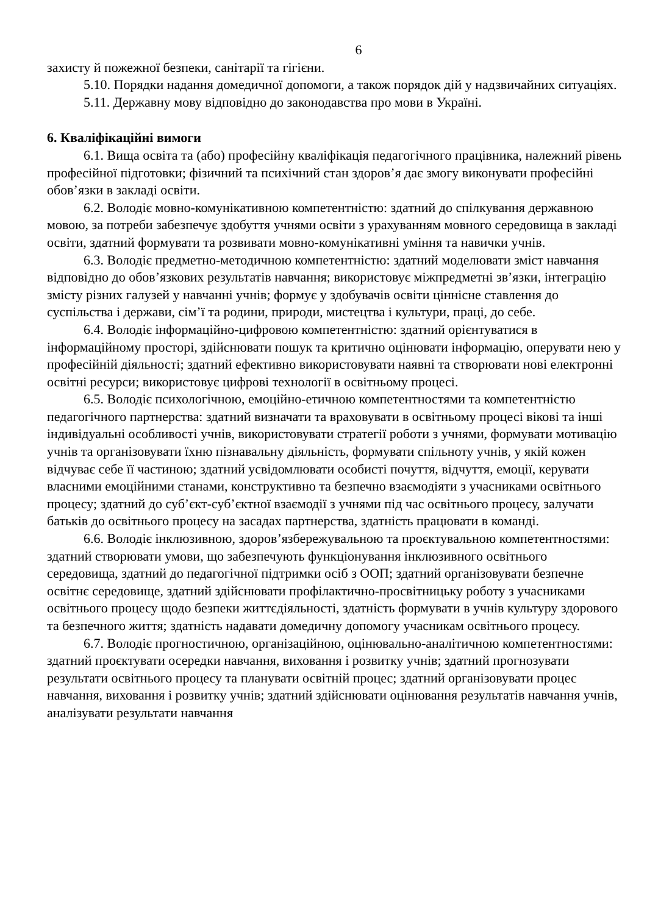6
захисту й пожежної безпеки, санітарії та гігієни.
5.10. Порядки надання домедичної допомоги, а також порядок дій у надзвичайних ситуаціях.
5.11. Державну мову відповідно до законодавства про мови в Україні.
6. Кваліфікаційні вимоги
6.1. Вища освіта та (або) професійну кваліфікація педагогічного працівника, належний рівень професійної підготовки; фізичний та психічний стан здоров’я дає змогу виконувати професійні обов’язки в закладі освіти.
6.2. Володіє мовно-комунікативною компетентністю: здатний до спілкування державною мовою, за потреби забезпечує здобуття учнями освіти з урахуванням мовного середовища в закладі освіти, здатний формувати та розвивати мовно-комунікативні уміння та навички учнів.
6.3. Володіє предметно-методичною компетентністю: здатний моделювати зміст навчання відповідно до обов’язкових результатів навчання; використовує міжпредметні зв’язки, інтеграцію змісту різних галузей у навчанні учнів; формує у здобувачів освіти ціннісне ставлення до суспільства і держави, сім’ї та родини, природи, мистецтва і культури, праці, до себе.
6.4. Володіє інформаційно-цифровою компетентністю: здатний орієнтуватися в інформаційному просторі, здійснювати пошук та критично оцінювати інформацію, оперувати нею у професійній діяльності; здатний ефективно використовувати наявні та створювати нові електронні освітні ресурси; використовує цифрові технології в освітньому процесі.
6.5. Володіє психологічною, емоційно-етичною компетентностями та компетентністю педагогічного партнерства: здатний визначати та враховувати в освітньому процесі вікові та інші індивідуальні особливості учнів, використовувати стратегії роботи з учнями, формувати мотивацію учнів та організовувати їхню пізнавальну діяльність, формувати спільноту учнів, у якій кожен відчуває себе її частиною; здатний усвідомлювати особисті почуття, відчуття, емоції, керувати власними емоційними станами, конструктивно та безпечно взаємодіяти з учасниками освітнього процесу; здатний до суб’єкт-суб’єктної взаємодії з учнями під час освітнього процесу, залучати батьків до освітнього процесу на засадах партнерства, здатність працювати в команді.
6.6. Володіє інклюзивною, здоров’язбережувальною та проєктувальною компетентностями: здатний створювати умови, що забезпечують функціонування інклюзивного освітнього середовища, здатний до педагогічної підтримки осіб з ООП; здатний організовувати безпечне освітнє середовище, здатний здійснювати профілактично-просвітницьку роботу з учасниками освітнього процесу щодо безпеки життєдіяльності, здатність формувати в учнів культуру здорового та безпечного життя; здатність надавати домедичну допомогу учасникам освітнього процесу.
6.7. Володіє прогностичною, організаційною, оцінювально-аналітичною компетентностями: здатний проєктувати осередки навчання, виховання і розвитку учнів; здатний прогнозувати результати освітнього процесу та планувати освітній процес; здатний організовувати процес навчання, виховання і розвитку учнів; здатний здійснювати оцінювання результатів навчання учнів, аналізувати результати навчання